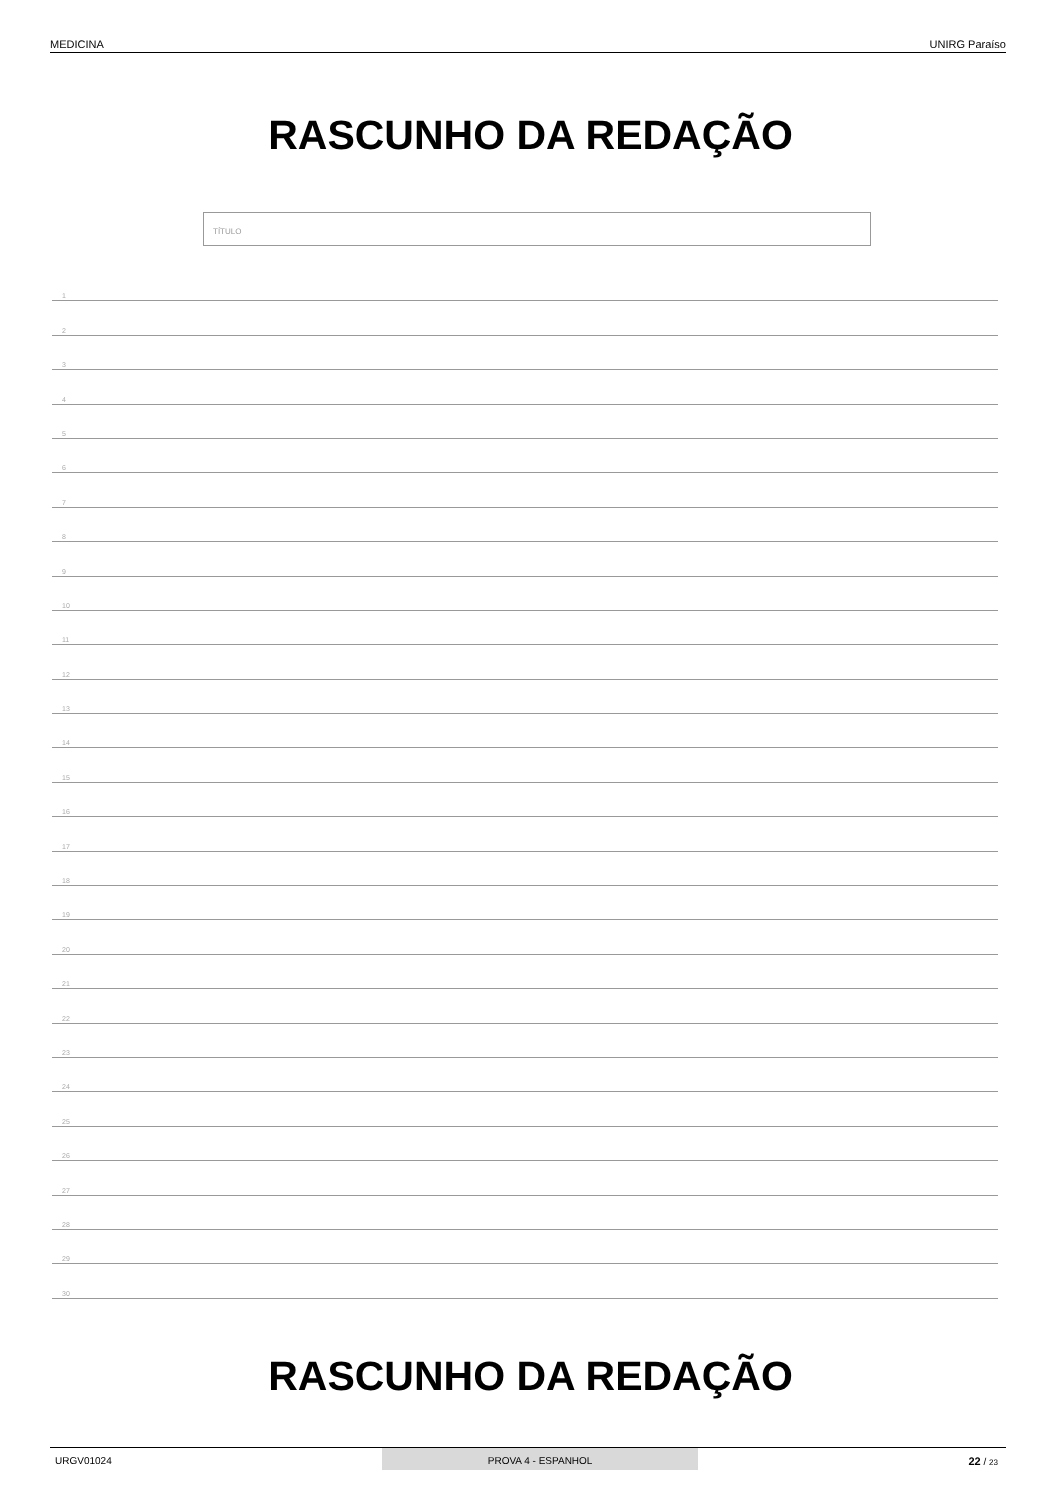MEDICINA UNIRG Paraíso
RASCUNHO DA REDAÇÃO
TÍTULO
1
2
3
4
5
6
7
8
9
10
11
12
13
14
15
16
17
18
19
20
21
22
23
24
25
26
27
28
29
30
RASCUNHO DA REDAÇÃO
URGV01024 PROVA 4 - ESPANHOL 22 / 23